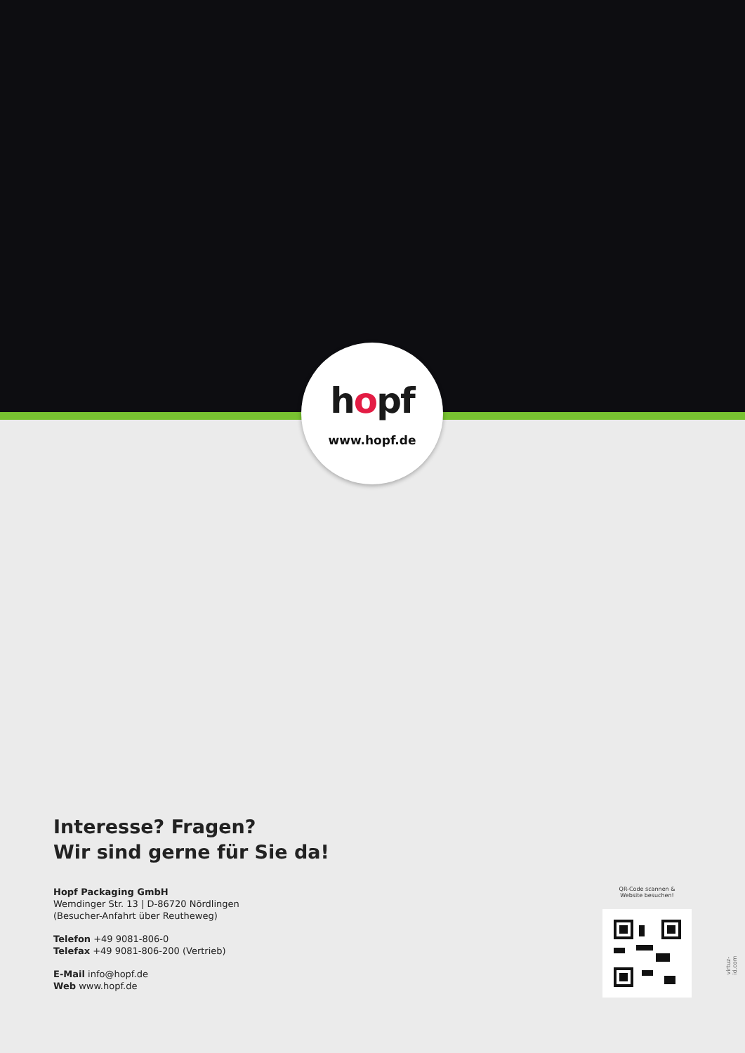hopf
www.hopf.de
Interesse? Fragen?
Wir sind gerne für Sie da!
Hopf Packaging GmbH
Wemdinger Str. 13 | D-86720 Nördlingen
(Besucher-Anfahrt über Reutheweg)
Telefon +49 9081-806-0
Telefax +49 9081-806-200 (Vertrieb)
E-Mail info@hopf.de
Web www.hopf.de
QR-Code scannen &
Website besuchen!
virtuz-id.com